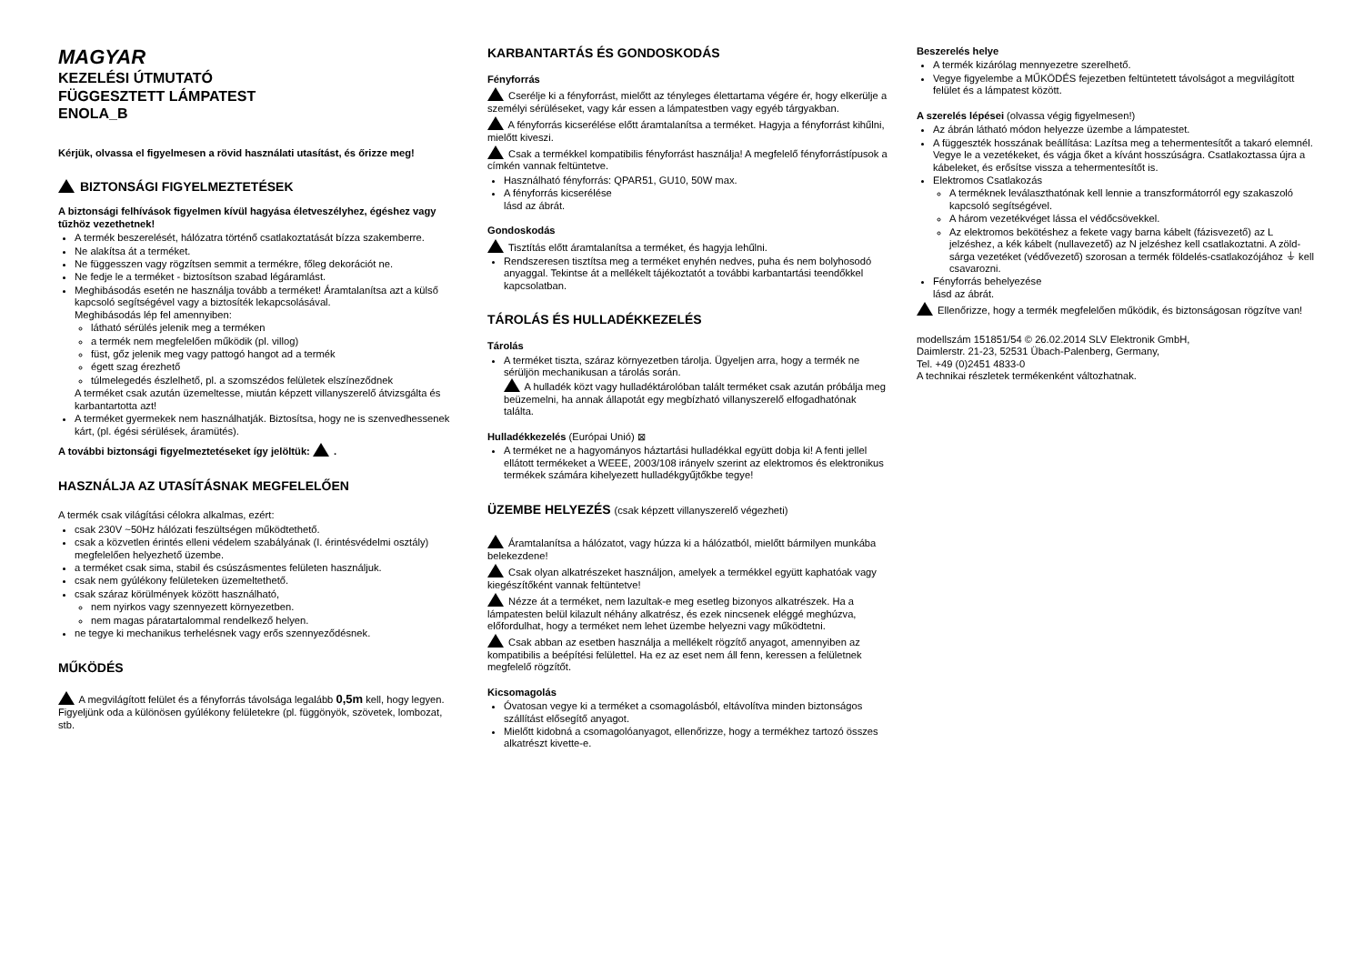MAGYAR
KEZELÉSI ÚTMUTATÓ
FÜGGESZTETT LÁMPATEST
ENOLA_B
Kérjük, olvassa el figyelmesen a rövid használati utasítást, és őrizze meg!
BIZTONSÁGI FIGYELMEZTETÉSEK
A biztonsági felhívások figyelmen kívül hagyása életveszélyhez, égéshez vagy tűzhöz vezethetnek!
A termék beszerelését, hálózatra történő csatlakoztatását bízza szakemberre.
Ne alakítsa át a terméket.
Ne függesszen vagy rögzítsen semmit a termékre, főleg dekorációt ne.
Ne fedje le a terméket - biztosítson szabad légáramlást.
Meghibásodás esetén ne használja tovább a terméket! Áramtalanítsa azt a külső kapcsoló segítségével vagy a biztosíték lekapcsolásával.
Meghibásodás lép fel amennyiben:
látható sérülés jelenik meg a terméken
a termék nem megfelelően működik (pl. villog)
füst, gőz jelenik meg vagy pattogó hangot ad a termék
égett szag érezhető
túlmelegedés észlelhető, pl. a szomszédos felületek elszíneződnek
A terméket csak azután üzemeltesse, miután képzett villanyszerelő átvizsgálta és karbantartotta azt!
A terméket gyermekek nem használhatják. Biztosítsa, hogy ne is szenvedhessenek kárt, (pl. égési sérülések, áramütés).
A további biztonsági figyelmeztetéseket így jelöltük: .
HASZNÁLJA AZ UTASÍTÁSNAK MEGFELELŐEN
A termék csak világítási célokra alkalmas, ezért:
csak 230V ~50Hz hálózati feszültségen működtethető.
csak a közvetlen érintés elleni védelem szabályának (I. érintésvédelmi osztály) megfelelően helyezhető üzembe.
a terméket csak sima, stabil és csúszásmentes felületen használjuk.
csak nem gyúlékony felületeken üzemeltethető.
csak száraz körülmények között használható,
nem nyirkos vagy szennyezett környezetben.
nem magas páratartalommal rendelkező helyen.
ne tegye ki mechanikus terhelésnek vagy erős szennyeződésnek.
MŰKÖDÉS
A megvilágított felület és a fényforrás távolsága legalább 0,5m kell, hogy legyen. Figyeljünk oda a különösen gyúlékony felületekre (pl. függönyök, szövetek, lombozat, stb.
KARBANTARTÁS ÉS GONDOSKODÁS
Fényforrás
Cserélje ki a fényforrást, mielőtt az tényleges élettartama végére ér, hogy elkerülje a személyi sérüléseket, vagy kár essen a lámpatestben vagy egyéb tárgyakban.
A fényforrás kicserélése előtt áramtalanítsa a terméket. Hagyja a fényforrást kihűlni, mielőtt kiveszi.
Csak a termékkel kompatibilis fényforrást használja! A megfelelő fényforrástípusok a címkén vannak feltüntetve.
Használható fényforrás: QPAR51, GU10, 50W max.
A fényforrás kicserélése
lásd az ábrát.
Gondoskodás
Tisztítás előtt áramtalanítsa a terméket, és hagyja lehűlni.
Rendszeresen tisztítsa meg a terméket enyhén nedves, puha és nem bolyhosodó anyaggal. Tekintse át a mellékelt tájékoztatót a további karbantartási teendőkkel kapcsolatban.
TÁROLÁS ÉS HULLADÉKKEZELÉS
Tárolás
A terméket tiszta, száraz környezetben tárolja. Ügyeljen arra, hogy a termék ne sérüljön mechanikusan a tárolás során.
A hulladék közt vagy hulladéktárolóban talált terméket csak azután próbálja meg beüzemelni, ha annak állapotát egy megbízható villanyszerelő elfogadhatónak találta.
Hulladékkezelés (Európai Unió) ⊠
A terméket ne a hagyományos háztartási hulladékkal együtt dobja ki! A fenti jellel ellátott termékeket a WEEE, 2003/108 irányelv szerint az elektromos és elektronikus termékek számára kihelyezett hulladékgyűjtőkbe tegye!
ÜZEMBE HELYEZÉS (csak képzett villanyszerelő végezheti)
Áramtalanítsa a hálózatot, vagy húzza ki a hálózatból, mielőtt bármilyen munkába belekezdene!
Csak olyan alkatrészeket használjon, amelyek a termékkel együtt kaphatóak vagy kiegészítőként vannak feltüntetve!
Nézze át a terméket, nem lazultak-e meg esetleg bizonyos alkatrészek. Ha a lámpatesten belül kilazult néhány alkatrész, és ezek nincsenek eléggé meghúzva, előfordulhat, hogy a terméket nem lehet üzembe helyezni vagy működtetni.
Csak abban az esetben használja a mellékelt rögzítő anyagot, amennyiben az kompatibilis a beépítési felülettel. Ha ez az eset nem áll fenn, keressen a felületnek megfelelő rögzítőt.
Kicsomagolás
Óvatosan vegye ki a terméket a csomagolásból, eltávolítva minden biztonságos szállítást elősegítő anyagot.
Mielőtt kidobná a csomagolóanyagot, ellenőrizze, hogy a termékhez tartozó összes alkatrészt kivette-e.
Beszerelés helye
A termék kizárólag mennyezetre szerelhető.
Vegye figyelembe a MŰKÖDÉS fejezetben feltüntetett távolságot a megvilágított felület és a lámpatest között.
A szerelés lépései (olvassa végig figyelmesen!)
Az ábrán látható módon helyezze üzembe a lámpatestet.
A függeszték hosszának beállítása: Lazítsa meg a tehermentesítőt a takaró elemnél. Vegye le a vezetékeket, és vágja őket a kívánt hosszúságra. Csatlakoztassa újra a kábeleket, és erősítse vissza a tehermentesítőt is.
Elektromos Csatlakozás
A terméknek leválaszthatónak kell lennie a transzformátorról egy szakaszoló kapcsoló segítségével.
A három vezetékvéget lássa el védőcsövekkel.
Az elektromos bekötéshez a fekete vagy barna kábelt (fázisvezető) az L jelzéshez, a kék kábelt (nullavezető) az N jelzéshez kell csatlakoztatni. A zöld-sárga vezetéket (védővezető) szorosan a termék földelés-csatlakozójához ⏚ kell csavarozni.
Fényforrás behelyezése
lásd az ábrát.
Ellenőrizze, hogy a termék megfelelően működik, és biztonságosan rögzítve van!
modellszám 151851/54 © 26.02.2014 SLV Elektronik GmbH,
Daimlerstr. 21-23, 52531 Übach-Palenberg, Germany,
Tel. +49 (0)2451 4833-0
A technikai részletek termékenként változhatnak.